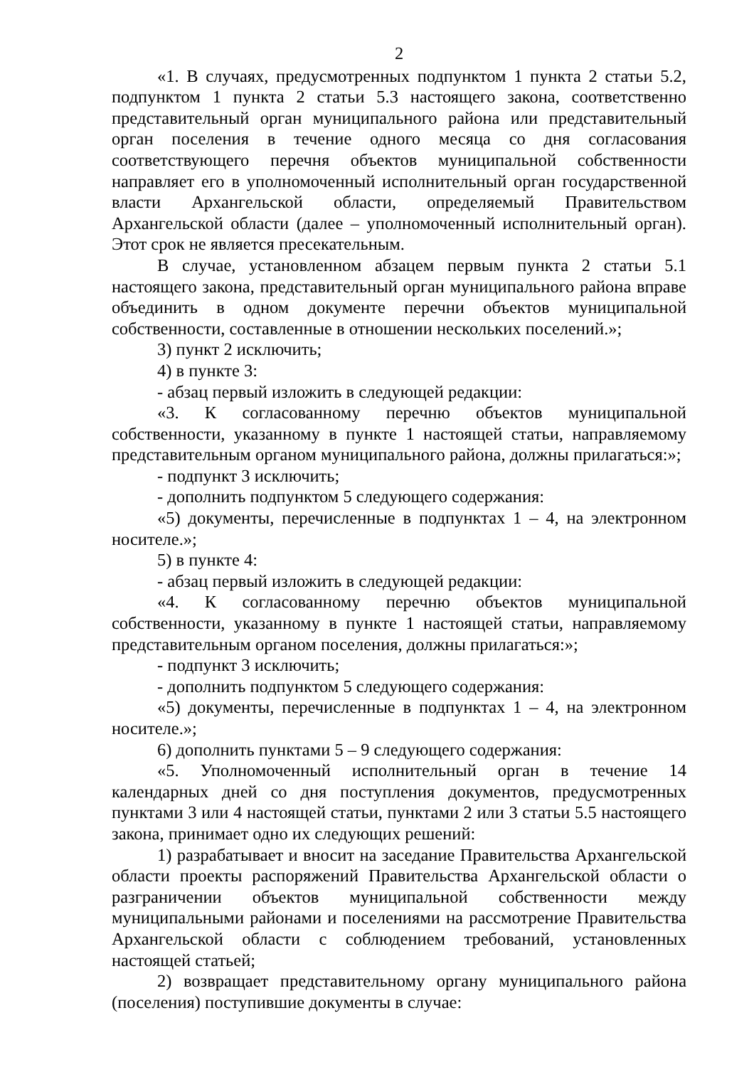2
«1. В случаях, предусмотренных подпунктом 1 пункта 2 статьи 5.2, подпунктом 1 пункта 2 статьи 5.3 настоящего закона, соответственно представительный орган муниципального района или представительный орган поселения в течение одного месяца со дня согласования соответствующего перечня объектов муниципальной собственности направляет его в уполномоченный исполнительный орган государственной власти Архангельской области, определяемый Правительством Архангельской области (далее – уполномоченный исполнительный орган). Этот срок не является пресекательным.
В случае, установленном абзацем первым пункта 2 статьи 5.1 настоящего закона, представительный орган муниципального района вправе объединить в одном документе перечни объектов муниципальной собственности, составленные в отношении нескольких поселений.»;
3) пункт 2 исключить;
4) в пункте 3:
- абзац первый изложить в следующей редакции:
«3. К согласованному перечню объектов муниципальной собственности, указанному в пункте 1 настоящей статьи, направляемому представительным органом муниципального района, должны прилагаться:»;
- подпункт 3 исключить;
- дополнить подпунктом 5 следующего содержания:
«5) документы, перечисленные в подпунктах 1 – 4, на электронном носителе.»;
5) в пункте 4:
- абзац первый изложить в следующей редакции:
«4. К согласованному перечню объектов муниципальной собственности, указанному в пункте 1 настоящей статьи, направляемому представительным органом поселения, должны прилагаться:»;
- подпункт 3 исключить;
- дополнить подпунктом 5 следующего содержания:
«5) документы, перечисленные в подпунктах 1 – 4, на электронном носителе.»;
6) дополнить пунктами 5 – 9 следующего содержания:
«5. Уполномоченный исполнительный орган в течение 14 календарных дней со дня поступления документов, предусмотренных пунктами 3 или 4 настоящей статьи, пунктами 2 или 3 статьи 5.5 настоящего закона, принимает одно их следующих решений:
1) разрабатывает и вносит на заседание Правительства Архангельской области проекты распоряжений Правительства Архангельской области о разграничении объектов муниципальной собственности между муниципальными районами и поселениями на рассмотрение Правительства Архангельской области с соблюдением требований, установленных настоящей статьей;
2) возвращает представительному органу муниципального района (поселения) поступившие документы в случае: